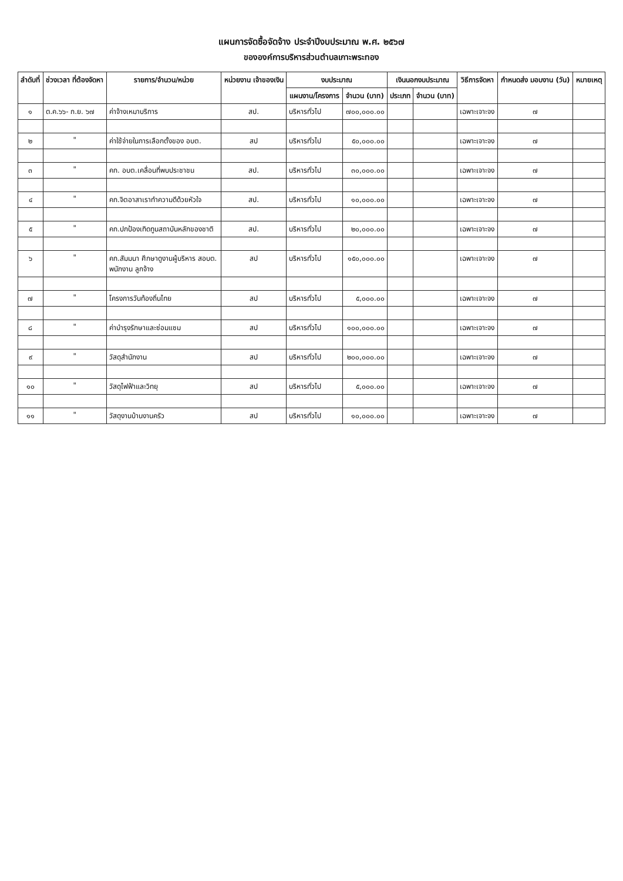แผนการจัดซื้อจัดจ้าง ประจำปีงบประมาณ พ.ศ. ๒๕๖๗
ขององค์การบริหารส่วนตำบลเกาะพระทอง
| ลำดับที่ | ช่วงเวลา ที่ต้องจัดหา | รายการ/จำนวน/หน่วย | หน่วยงาน เจ้าของเงิน | งบประมาณ | | เงินนอกงบประมาณ | | วิธีการจัดหา | กำหนดส่ง มอบงาน (วัน) | หมายเหตุ |
| --- | --- | --- | --- | --- | --- | --- | --- | --- | --- | --- |
| | | | | แผนงาน/โครงการ | จำนวน (บาท) | ประเภท | จำนวน (บาท) | | | |
| ๑ | ต.ค.๖๖- ก.ย. ๖๗ | ค่าจ้างเหมาบริการ | สป. | บริหารทั่วไป | ๗๐๐,๐๐๐.๐๐ | | | เฉพาะเจาะจง | ๗ | |
| ๒ | " | ค่าใช้จ่ายในการเลือกตั้งของ อบต. | สป | บริหารทั่วไป | ๕๐,๐๐๐.๐๐ | | | เฉพาะเจาะจง | ๗ | |
| ๓ | " | คก. อบต.เคลื่อนที่พบประชาชน | สป. | บริหารทั่วไป | ๓๐,๐๐๐.๐๐ | | | เฉพาะเจาะจง | ๗ | |
| ๔ | " | คก.จิตอาสาเราทำความดีด้วยหัวใจ | สป. | บริหารทั่วไป | ๑๐,๐๐๐.๐๐ | | | เฉพาะเจาะจง | ๗ | |
| ๕ | " | คก.ปกป้องเทิดทูนสถาบันหลักของชาติ | สป. | บริหารทั่วไป | ๒๐,๐๐๐.๐๐ | | | เฉพาะเจาะจง | ๗ | |
| ๖ | " | คก.สัมมนา ศึกษาดูงานผู้บริหาร สอบต. พนักงาน ลูกจ้าง | สป | บริหารทั่วไป | ๑๕๐,๐๐๐.๐๐ | | | เฉพาะเจาะจง | ๗ | |
| ๗ | " | โครงการวันท้องถิ่นไทย | สป | บริหารทั่วไป | ๕,๐๐๐.๐๐ | | | เฉพาะเจาะจง | ๗ | |
| ๘ | " | ค่าบำรุงรักษาและซ่อมแซม | สป | บริหารทั่วไป | ๑๐๐,๐๐๐.๐๐ | | | เฉพาะเจาะจง | ๗ | |
| ๙ | " | วัสดุสำนักงาน | สป | บริหารทั่วไป | ๒๐๐,๐๐๐.๐๐ | | | เฉพาะเจาะจง | ๗ | |
| ๑๐ | " | วัสดุไฟฟ้าและวิทยุ | สป | บริหารทั่วไป | ๕,๐๐๐.๐๐ | | | เฉพาะเจาะจง | ๗ | |
| ๑๑ | " | วัสดุงานบ้านงานครัว | สป | บริหารทั่วไป | ๑๐,๐๐๐.๐๐ | | | เฉพาะเจาะจง | ๗ | |